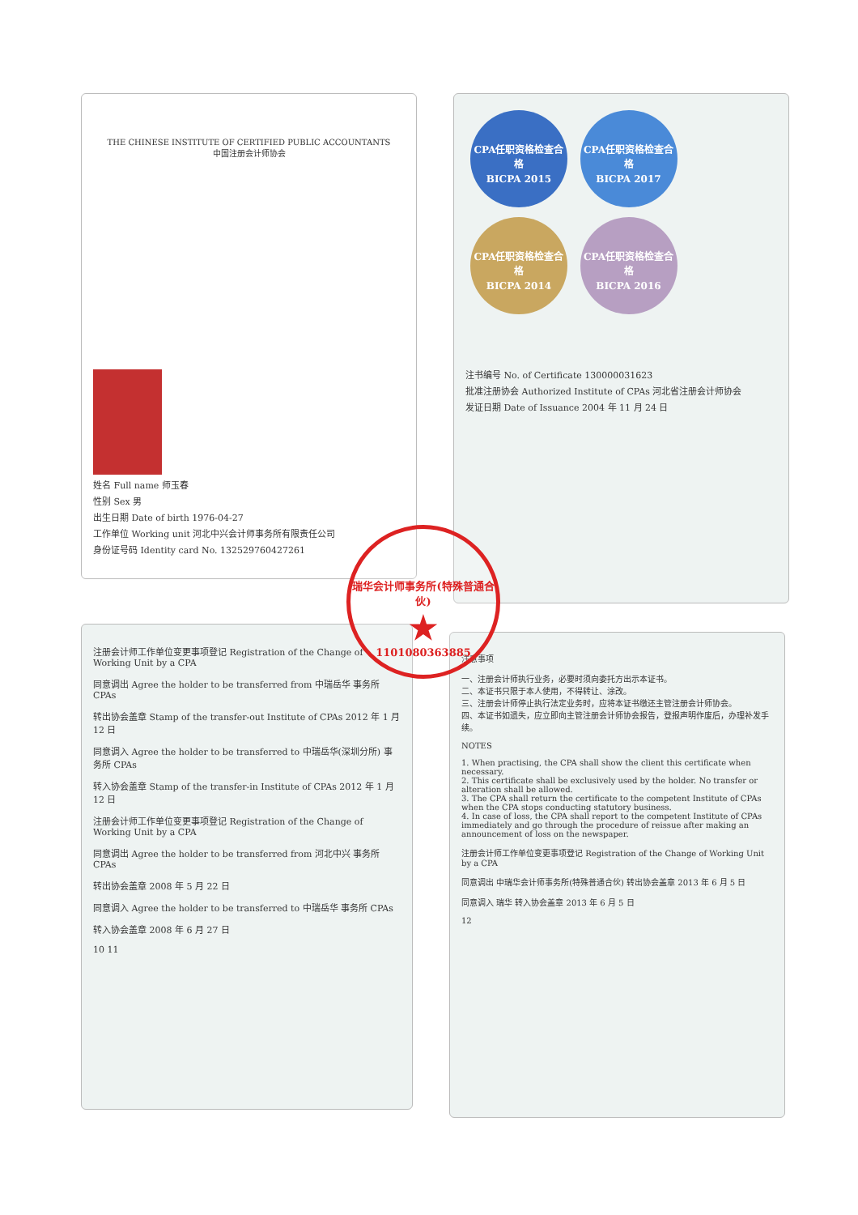THE CHINESE INSTITUTE OF CERTIFIED PUBLIC ACCOUNTANTS
中国注册会计师协会
姓名 Full name 师玉春
性别 Sex 男
出生日期 Date of birth 1976-04-27
工作单位 Working unit 河北中兴会计师事务所有限责任公司
身份证号码 Identity card No. 132529760427261
CPA任职资格检查合格
BICPA 2015
CPA任职资格检查合格
BICPA 2017
CPA任职资格检查合格
BICPA 2014
CPA任职资格检查合格
BICPA 2016
注书编号 No. of Certificate 130000031623
批准注册协会 Authorized Institute of CPAs 河北省注册会计师协会
发证日期 Date of Issuance 2004 年 11 月 24 日
注册会计师工作单位变更事项登记 Registration of the Change of Working Unit by a CPA
同意调出 Agree the holder to be transferred from 中瑞岳华 事务所 CPAs
转出协会盖章 Stamp of the transfer-out Institute of CPAs 2012 年 1 月 12 日
同意调入 Agree the holder to be transferred to 中瑞岳华(深圳分所) 事务所 CPAs
转入协会盖章 Stamp of the transfer-in Institute of CPAs 2012 年 1 月 12 日
注册会计师工作单位变更事项登记 Registration of the Change of Working Unit by a CPA
同意调出 Agree the holder to be transferred from 河北中兴 事务所 CPAs
转出协会盖章 2008 年 5 月 22 日
同意调入 Agree the holder to be transferred to 中瑞岳华 事务所 CPAs
转入协会盖章 2008 年 6 月 27 日
10 11
注意事项
一、注册会计师执行业务，必要时须向委托方出示本证书。
二、本证书只限于本人使用，不得转让、涂改。
三、注册会计师停止执行法定业务时，应将本证书缴还主管注册会计师协会。
四、本证书如遗失，应立即向主管注册会计师协会报告，登报声明作废后，办理补发手续。
NOTES
1. When practising, the CPA shall show the client this certificate when necessary.
2. This certificate shall be exclusively used by the holder. No transfer or alteration shall be allowed.
3. The CPA shall return the certificate to the competent Institute of CPAs when the CPA stops conducting statutory business.
4. In case of loss, the CPA shall report to the competent Institute of CPAs immediately and go through the procedure of reissue after making an announcement of loss on the newspaper.
注册会计师工作单位变更事项登记 Registration of the Change of Working Unit by a CPA
同意调出 中瑞华会计师事务所(特殊普通合伙) 转出协会盖章 2013 年 6 月 5 日
同意调入 瑞华 转入协会盖章 2013 年 6 月 5 日
12
瑞华会计师事务所(特殊普通合伙)
★
1101080363885